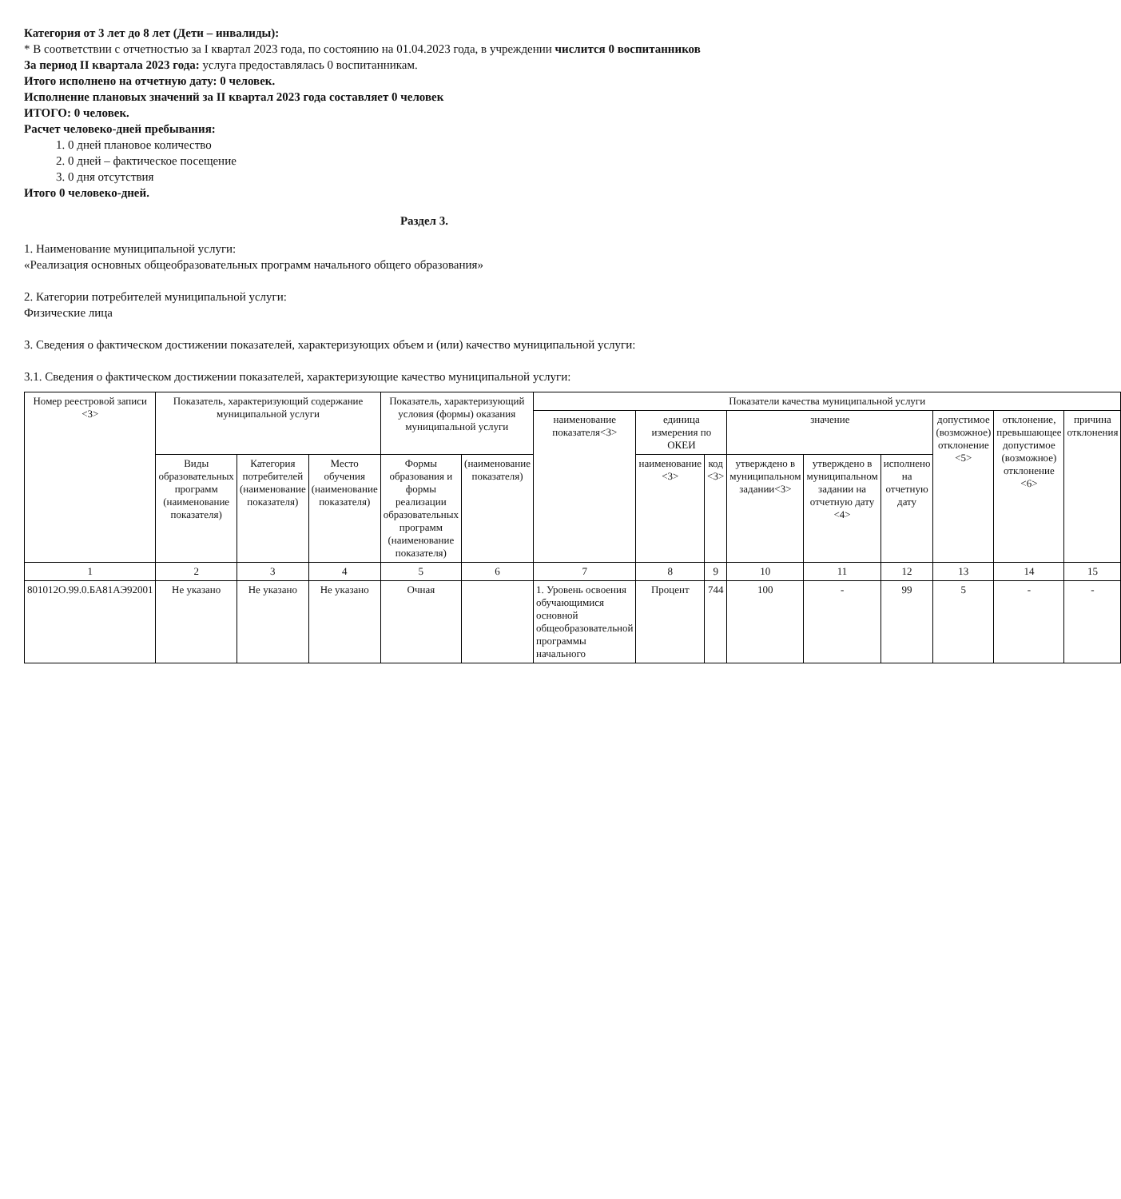Категория от 3 лет до 8 лет (Дети – инвалиды):
* В соответствии с отчетностью за I квартал 2023 года, по состоянию на 01.04.2023 года, в учреждении числится 0 воспитанников
За период II квартала 2023 года: услуга предоставлялась 0 воспитанникам.
Итого исполнено на отчетную дату: 0 человек.
Исполнение плановых значений за II квартал 2023 года составляет 0 человек
ИТОГО: 0 человек.
Расчет человеко-дней пребывания:
1. 0 дней плановое количество
2. 0 дней – фактическое посещение
3. 0 дня отсутствия
Итого 0 человеко-дней.
Раздел 3.
1. Наименование муниципальной услуги:
«Реализация основных общеобразовательных программ начального общего образования»
2. Категории потребителей муниципальной услуги:
Физические лица
3. Сведения о фактическом достижении показателей, характеризующих объем и (или) качество муниципальной услуги:
3.1. Сведения о фактическом достижении показателей, характеризующие качество муниципальной услуги:
| Номер реестровой записи <3> | Показатель, характеризующий содержание муниципальной услуги | | | Показатель, характеризующий условия (формы) оказания муниципальной услуги | | Показатели качества муниципальной услуги | | | | | | | | |
| --- | --- | --- | --- | --- | --- | --- | --- | --- | --- | --- | --- | --- | --- | --- |
| | | | | | | наименование показателя<3> | единица измерения по ОКЕИ | | значение | | | допустимое (возможное) отклонение <5> | отклонение, превышающее допустимое (возможное) отклонение <6> | причина отклонения |
| | Виды образовательных программ (наименование показателя) | Категория потребителей (наименование показателя) | Место обучения (наименование показателя) | Формы образования и формы реализации образовательных программ (наименование показателя) | (наименование показателя) | | наименование <3> | код <3> | утверждено в муниципальном задании<3> | утверждено в муниципальном задании на отчетную дату <4> | исполнено на отчетную дату | | | |
| 1 | 2 | 3 | 4 | 5 | 6 | 7 | 8 | 9 | 10 | 11 | 12 | 13 | 14 | 15 |
| 801012О.99.0.БА81АЭ92001 | Не указано | Не указано | Не указано | Очная | | 1. Уровень освоения обучающимися основной общеобразовательной программы начального | Процент | 744 | 100 | - | 99 | 5 | - | - |